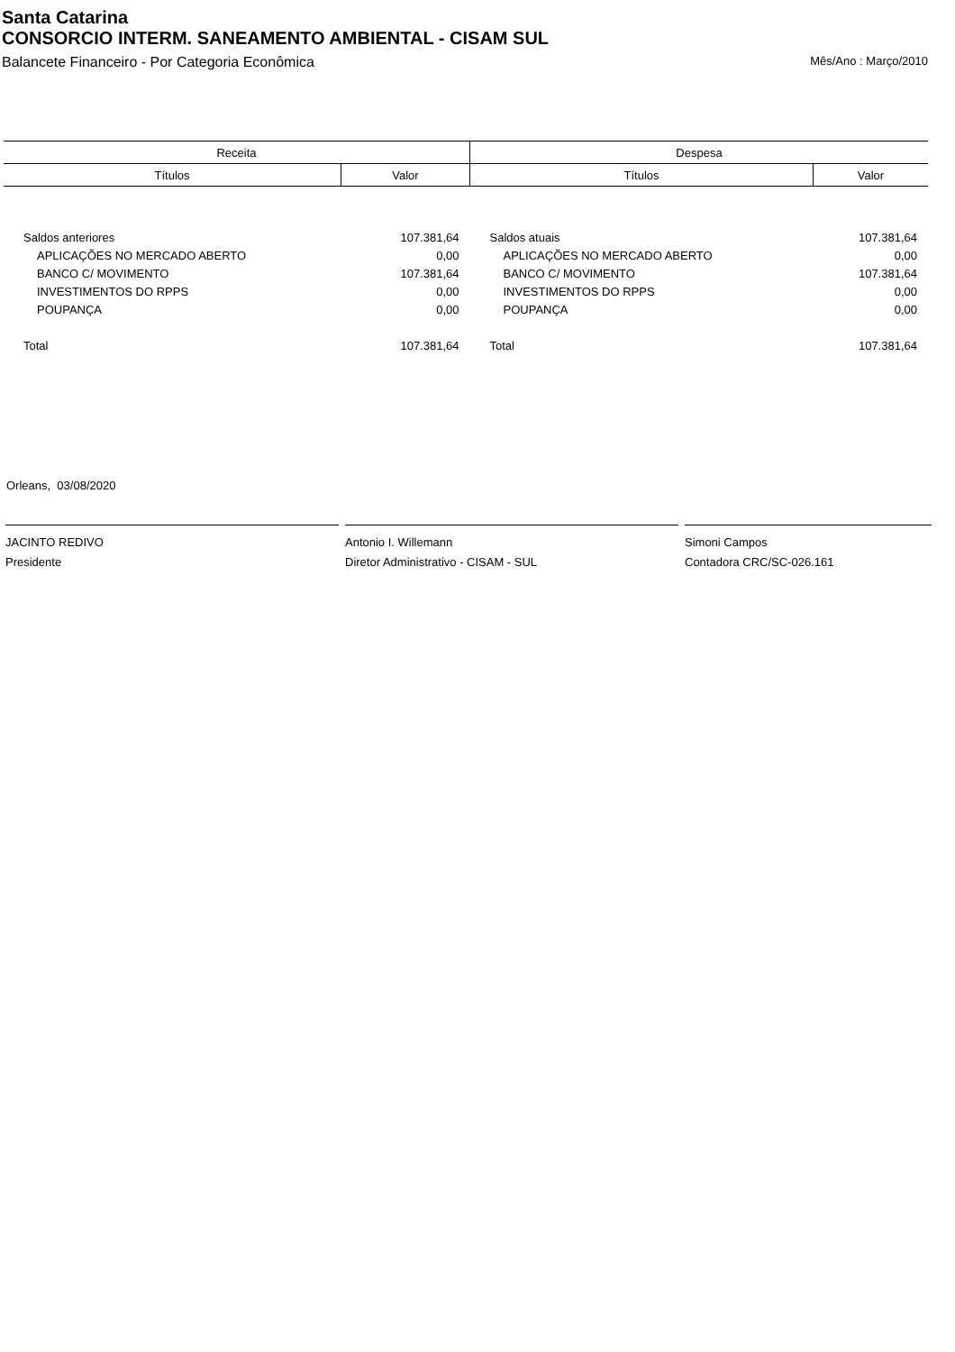Santa Catarina
CONSORCIO INTERM. SANEAMENTO AMBIENTAL - CISAM SUL
Balancete Financeiro - Por Categoria Econômica Mês/Ano : Março/2010
| Receita | | Despesa | |
| --- | --- | --- | --- |
| Títulos | Valor | Títulos | Valor |
| Saldos anteriores | 107.381,64 | Saldos atuais | 107.381,64 |
| APLICAÇÕES NO MERCADO ABERTO | 0,00 | APLICAÇÕES NO MERCADO ABERTO | 0,00 |
| BANCO C/ MOVIMENTO | 107.381,64 | BANCO C/ MOVIMENTO | 107.381,64 |
| INVESTIMENTOS DO RPPS | 0,00 | INVESTIMENTOS DO RPPS | 0,00 |
| POUPANÇA | 0,00 | POUPANÇA | 0,00 |
| Total | 107.381,64 | Total | 107.381,64 |
Orleans, 03/08/2020
JACINTO REDIVO
Presidente
Antonio I. Willemann
Diretor Administrativo - CISAM - SUL
Simoni Campos
Contadora CRC/SC-026.161